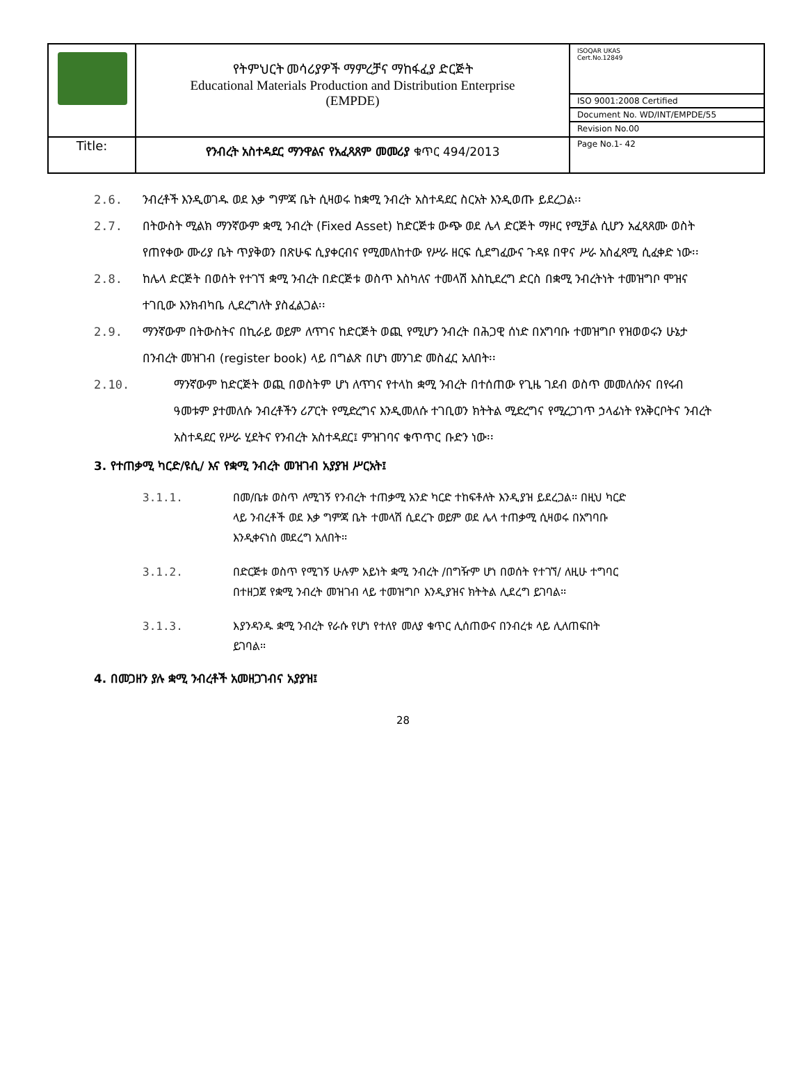| | የትምህርት መሳሪያዎች ማምረቻና ማከፋፈያ ድርጅት Educational Materials Production and Distribution Enterprise (EMPDE) | ISOQAR UKAS Cert.No.12849 ISO 9001:2008 Certified Document No. WD/INT/EMPDE/55 Revision No.00 |
| Title: | የንብረት አስተዳደር ማንዋልና የአፈጻጸም መመሪያ ቁጥር 494/2013 | Page No.1- 42 |
2.6. ንብረቶች እንዲወገዱ ወደ እቃ ግምጃ ቤት ሲዛወሩ ከቋሚ ንብረት አስተዳደር ስርአት እንዲወጡ ይደረጋል፡፡
2.7. በትውስት ሚልክ ማንኛውም ቋሚ ንብረት (Fixed Asset) ከድርጅቱ ውጭ ወደ ሌላ ድርጅት ማዞር የሚቻል ሲሆን አፈጻጸሙ ወስት የጠየቀው ሙሪያ ቤት ጥያቅወን በጽሁፍ ሲያቀርብና የሚመለከተው የሥራ ዘርፍ ሲደግፈውና ጉዳዩ በዋና ሥራ አስፈጻሚ ሲፈቀድ ነው፡፡
2.8. ከሌላ ድርጅት በወሰት የተገኘ ቋሚ ንብረት በድርጅቱ ወስጥ እስካለና ተመላሽ እስኪደረግ ድርስ በቋሚ ንብረትነት ተመዝግቦ ሞዝና ተገቢው እንክብካቤ ሊደረግለት ያስፈልጋል፡፡
2.9. ማንኛውም በትውስትና በኪራይ ወይም ለጥገና ከድርጅት ወጪ የሚሆን ንብረት በሕጋዊ ሰነድ በአግባቡ ተመዝግቦ የዝወወሩን ሁኔታ በንብረት መዝገብ (register book) ላይ በግልጽ በሆነ መንገድ መስፈር አለበት፡፡
2.10. ማንኛውም ከድርጅት ወጪ በወስትም ሆነ ለጥገና የተላከ ቋሚ ንብረት በተሰጠው የጊዜ ገደብ ወስጥ መመለሱንና በየሩብ ዓመቱም ያተመለሱ ንብረቶችን ሪፖርት የሚድረግና እንዲመለሱ ተገቢወን ክትትል ሚድረግና የሚረጋገጥ ኃላፊነት የአቅርቦትና ንብረት አስተዳደር የሥራ ሂደትና የንብረት አስተዳደር፤ ምዝገባና ቁጥጥር ቡድን ነው፡፡
3. የተጠቃሚ ካርድ/ዩሲ/ እና የቋሚ ንብረት መዝገብ አያያዝ ሥርአት፤
3.1.1. በመ/ቤቱ ወስጥ ለሚገኝ የንብረት ተጠቃሚ አንድ ካርድ ተከፍቶለት እንዲያዝ ይደረጋል፡፡ በዚህ ካርድ ላይ ንብረቶች ወደ እቃ ግምጃ ቤት ተመላሽ ሲደረጉ ወይም ወደ ሌላ ተጠቃሚ ሲዛወሩ በአግባቡ እንዲቀናነስ መደረግ አለበት፡፡
3.1.2. በድርጅቱ ወስጥ የሚገኝ ሁሉም አይነት ቋሚ ንብረት /በግዥም ሆነ በወሰት የተገኘ/ ለዚሁ ተግባር በተዘጋጀ የቋሚ ንብረት መዝገብ ላይ ተመዝግቦ እንዲያዝና ክትትል ሊደረግ ይገባል፡፡
3.1.3. እያንዳንዱ ቋሚ ንብረት የራሱ የሆነ የተለየ መለያ ቁጥር ሊሰጠውና በንብረቱ ላይ ሊለጠፍበት ይገባል፡፡
4. በመጋዘን ያሉ ቋሚ ንብረቶች አመዘጋገብና አያያዝ፤
28